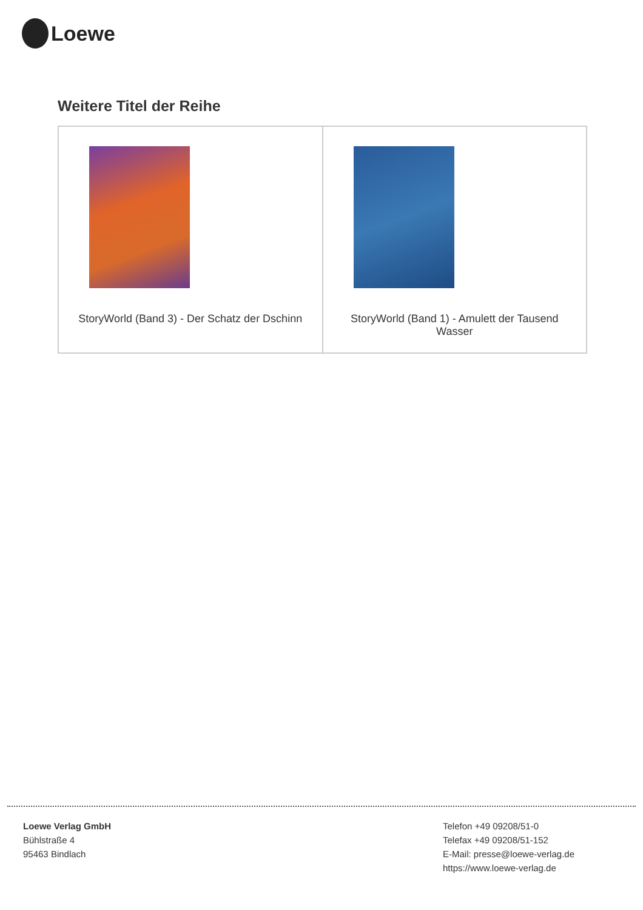Loewe
Weitere Titel der Reihe
| StoryWorld (Band 3) - Der Schatz der Dschinn | StoryWorld (Band 1) - Amulett der Tausend Wasser |
Loewe Verlag GmbH
Bühlstraße 4
95463 Bindlach
Telefon +49 09208/51-0
Telefax +49 09208/51-152
E-Mail: presse@loewe-verlag.de
https://www.loewe-verlag.de